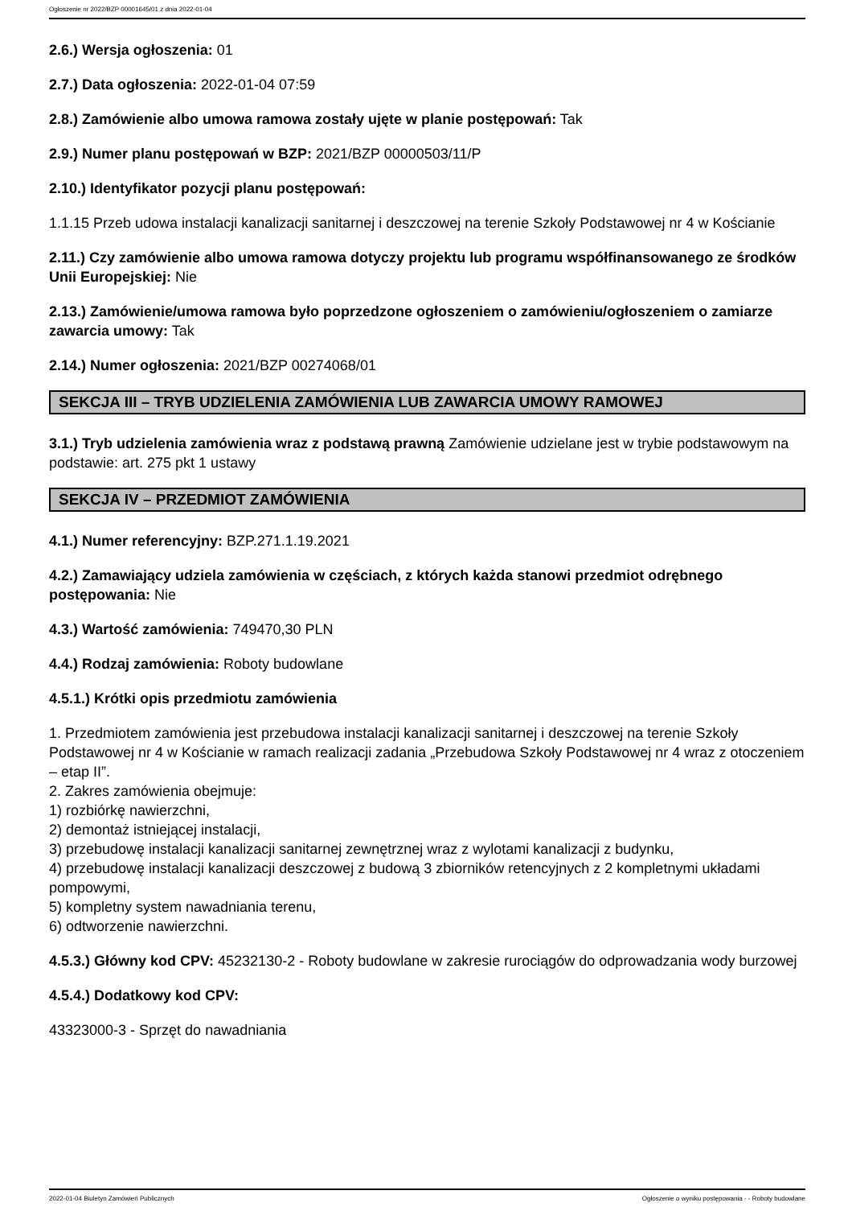Ogłoszenie nr 2022/BZP 00001645/01 z dnia 2022-01-04
2.6.) Wersja ogłoszenia: 01
2.7.) Data ogłoszenia: 2022-01-04 07:59
2.8.) Zamówienie albo umowa ramowa zostały ujęte w planie postępowań: Tak
2.9.) Numer planu postępowań w BZP: 2021/BZP 00000503/11/P
2.10.) Identyfikator pozycji planu postępowań:
1.1.15 Przeb udowa instalacji kanalizacji sanitarnej i deszczowej na terenie Szkoły Podstawowej nr 4 w Kościanie
2.11.) Czy zamówienie albo umowa ramowa dotyczy projektu lub programu współfinansowanego ze środków Unii Europejskiej: Nie
2.13.) Zamówienie/umowa ramowa było poprzedzone ogłoszeniem o zamówieniu/ogłoszeniem o zamiarze zawarcia umowy: Tak
2.14.) Numer ogłoszenia: 2021/BZP 00274068/01
SEKCJA III – TRYB UDZIELENIA ZAMÓWIENIA LUB ZAWARCIA UMOWY RAMOWEJ
3.1.) Tryb udzielenia zamówienia wraz z podstawą prawną Zamówienie udzielane jest w trybie podstawowym na podstawie: art. 275 pkt 1 ustawy
SEKCJA IV – PRZEDMIOT ZAMÓWIENIA
4.1.) Numer referencyjny: BZP.271.1.19.2021
4.2.) Zamawiający udziela zamówienia w częściach, z których każda stanowi przedmiot odrębnego postępowania: Nie
4.3.) Wartość zamówienia: 749470,30 PLN
4.4.) Rodzaj zamówienia: Roboty budowlane
4.5.1.) Krótki opis przedmiotu zamówienia
1. Przedmiotem zamówienia jest przebudowa instalacji kanalizacji sanitarnej i deszczowej na terenie Szkoły Podstawowej nr 4 w Kościanie w ramach realizacji zadania „Przebudowa Szkoły Podstawowej nr 4 wraz z otoczeniem – etap II”.
2. Zakres zamówienia obejmuje:
1) rozbiórkę nawierzchni,
2) demontaż istniejącej instalacji,
3) przebudowę instalacji kanalizacji sanitarnej zewnętrznej wraz z wylotami kanalizacji z budynku,
4) przebudowę instalacji kanalizacji deszczowej z budową 3 zbiorników retencyjnych z 2 kompletnymi układami pompowymi,
5) kompletny system nawadniania terenu,
6) odtworzenie nawierzchni.
4.5.3.) Główny kod CPV: 45232130-2 - Roboty budowlane w zakresie rurociągów do odprowadzania wody burzowej
4.5.4.) Dodatkowy kod CPV:
43323000-3 - Sprzęt do nawadniania
2022-01-04 Biuletyn Zamówień Publicznych Ogłoszenie o wyniku postępowania - - Roboty budowlane